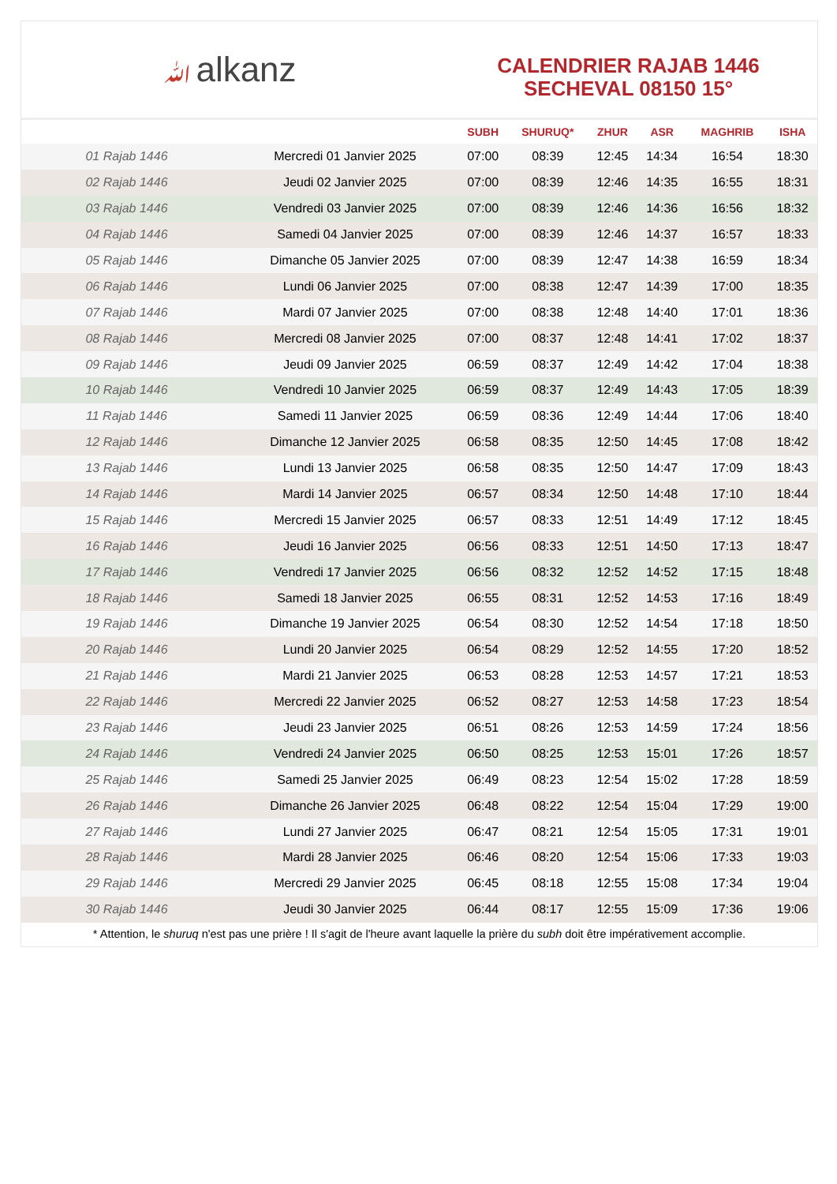ﷲalkanz
CALENDRIER RAJAB 1446
SECHEVAL 08150 15°
| | | SUBH | SHURUQ* | ZHUR | ASR | MAGHRIB | ISHA |
| --- | --- | --- | --- | --- | --- | --- | --- |
| 01 Rajab 1446 | Mercredi 01 Janvier 2025 | 07:00 | 08:39 | 12:45 | 14:34 | 16:54 | 18:30 |
| 02 Rajab 1446 | Jeudi 02 Janvier 2025 | 07:00 | 08:39 | 12:46 | 14:35 | 16:55 | 18:31 |
| 03 Rajab 1446 | Vendredi 03 Janvier 2025 | 07:00 | 08:39 | 12:46 | 14:36 | 16:56 | 18:32 |
| 04 Rajab 1446 | Samedi 04 Janvier 2025 | 07:00 | 08:39 | 12:46 | 14:37 | 16:57 | 18:33 |
| 05 Rajab 1446 | Dimanche 05 Janvier 2025 | 07:00 | 08:39 | 12:47 | 14:38 | 16:59 | 18:34 |
| 06 Rajab 1446 | Lundi 06 Janvier 2025 | 07:00 | 08:38 | 12:47 | 14:39 | 17:00 | 18:35 |
| 07 Rajab 1446 | Mardi 07 Janvier 2025 | 07:00 | 08:38 | 12:48 | 14:40 | 17:01 | 18:36 |
| 08 Rajab 1446 | Mercredi 08 Janvier 2025 | 07:00 | 08:37 | 12:48 | 14:41 | 17:02 | 18:37 |
| 09 Rajab 1446 | Jeudi 09 Janvier 2025 | 06:59 | 08:37 | 12:49 | 14:42 | 17:04 | 18:38 |
| 10 Rajab 1446 | Vendredi 10 Janvier 2025 | 06:59 | 08:37 | 12:49 | 14:43 | 17:05 | 18:39 |
| 11 Rajab 1446 | Samedi 11 Janvier 2025 | 06:59 | 08:36 | 12:49 | 14:44 | 17:06 | 18:40 |
| 12 Rajab 1446 | Dimanche 12 Janvier 2025 | 06:58 | 08:35 | 12:50 | 14:45 | 17:08 | 18:42 |
| 13 Rajab 1446 | Lundi 13 Janvier 2025 | 06:58 | 08:35 | 12:50 | 14:47 | 17:09 | 18:43 |
| 14 Rajab 1446 | Mardi 14 Janvier 2025 | 06:57 | 08:34 | 12:50 | 14:48 | 17:10 | 18:44 |
| 15 Rajab 1446 | Mercredi 15 Janvier 2025 | 06:57 | 08:33 | 12:51 | 14:49 | 17:12 | 18:45 |
| 16 Rajab 1446 | Jeudi 16 Janvier 2025 | 06:56 | 08:33 | 12:51 | 14:50 | 17:13 | 18:47 |
| 17 Rajab 1446 | Vendredi 17 Janvier 2025 | 06:56 | 08:32 | 12:52 | 14:52 | 17:15 | 18:48 |
| 18 Rajab 1446 | Samedi 18 Janvier 2025 | 06:55 | 08:31 | 12:52 | 14:53 | 17:16 | 18:49 |
| 19 Rajab 1446 | Dimanche 19 Janvier 2025 | 06:54 | 08:30 | 12:52 | 14:54 | 17:18 | 18:50 |
| 20 Rajab 1446 | Lundi 20 Janvier 2025 | 06:54 | 08:29 | 12:52 | 14:55 | 17:20 | 18:52 |
| 21 Rajab 1446 | Mardi 21 Janvier 2025 | 06:53 | 08:28 | 12:53 | 14:57 | 17:21 | 18:53 |
| 22 Rajab 1446 | Mercredi 22 Janvier 2025 | 06:52 | 08:27 | 12:53 | 14:58 | 17:23 | 18:54 |
| 23 Rajab 1446 | Jeudi 23 Janvier 2025 | 06:51 | 08:26 | 12:53 | 14:59 | 17:24 | 18:56 |
| 24 Rajab 1446 | Vendredi 24 Janvier 2025 | 06:50 | 08:25 | 12:53 | 15:01 | 17:26 | 18:57 |
| 25 Rajab 1446 | Samedi 25 Janvier 2025 | 06:49 | 08:23 | 12:54 | 15:02 | 17:28 | 18:59 |
| 26 Rajab 1446 | Dimanche 26 Janvier 2025 | 06:48 | 08:22 | 12:54 | 15:04 | 17:29 | 19:00 |
| 27 Rajab 1446 | Lundi 27 Janvier 2025 | 06:47 | 08:21 | 12:54 | 15:05 | 17:31 | 19:01 |
| 28 Rajab 1446 | Mardi 28 Janvier 2025 | 06:46 | 08:20 | 12:54 | 15:06 | 17:33 | 19:03 |
| 29 Rajab 1446 | Mercredi 29 Janvier 2025 | 06:45 | 08:18 | 12:55 | 15:08 | 17:34 | 19:04 |
| 30 Rajab 1446 | Jeudi 30 Janvier 2025 | 06:44 | 08:17 | 12:55 | 15:09 | 17:36 | 19:06 |
* Attention, le shuruq n'est pas une prière ! Il s'agit de l'heure avant laquelle la prière du subh doit être impérativement accomplie.